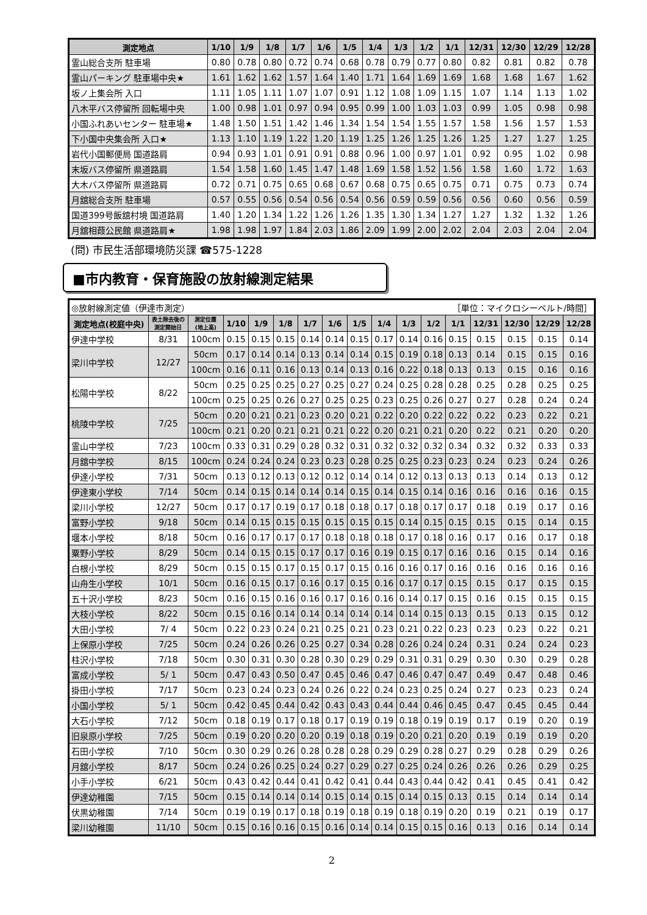| 測定地点 | 1/10 | 1/9 | 1/8 | 1/7 | 1/6 | 1/5 | 1/4 | 1/3 | 1/2 | 1/1 | 12/31 | 12/30 | 12/29 | 12/28 |
| --- | --- | --- | --- | --- | --- | --- | --- | --- | --- | --- | --- | --- | --- | --- |
| 霊山総合支所 駐車場 | 0.80 | 0.78 | 0.80 | 0.72 | 0.74 | 0.68 | 0.78 | 0.79 | 0.77 | 0.80 | 0.82 | 0.81 | 0.82 | 0.78 |
| 霊山パーキング 駐車場中央★ | 1.61 | 1.62 | 1.62 | 1.57 | 1.64 | 1.40 | 1.71 | 1.64 | 1.69 | 1.69 | 1.68 | 1.68 | 1.67 | 1.62 |
| 坂ノ上集会所 入口 | 1.11 | 1.05 | 1.11 | 1.07 | 1.07 | 0.91 | 1.12 | 1.08 | 1.09 | 1.15 | 1.07 | 1.14 | 1.13 | 1.02 |
| 八木平バス停留所 回転場中央 | 1.00 | 0.98 | 1.01 | 0.97 | 0.94 | 0.95 | 0.99 | 1.00 | 1.03 | 1.03 | 0.99 | 1.05 | 0.98 | 0.98 |
| 小国ふれあいセンター 駐車場★ | 1.48 | 1.50 | 1.51 | 1.42 | 1.46 | 1.34 | 1.54 | 1.54 | 1.55 | 1.57 | 1.58 | 1.56 | 1.57 | 1.53 |
| 下小国中央集会所 入口★ | 1.13 | 1.10 | 1.19 | 1.22 | 1.20 | 1.19 | 1.25 | 1.26 | 1.25 | 1.26 | 1.25 | 1.27 | 1.27 | 1.25 |
| 岩代小国郵便局 国道路肩 | 0.94 | 0.93 | 1.01 | 0.91 | 0.91 | 0.88 | 0.96 | 1.00 | 0.97 | 1.01 | 0.92 | 0.95 | 1.02 | 0.98 |
| 末坂バス停留所 県道路肩 | 1.54 | 1.58 | 1.60 | 1.45 | 1.47 | 1.48 | 1.69 | 1.58 | 1.52 | 1.56 | 1.58 | 1.60 | 1.72 | 1.63 |
| 大木バス停留所 県道路肩 | 0.72 | 0.71 | 0.75 | 0.65 | 0.68 | 0.67 | 0.68 | 0.75 | 0.65 | 0.75 | 0.71 | 0.75 | 0.73 | 0.74 |
| 月舘総合支所 駐車場 | 0.57 | 0.55 | 0.56 | 0.54 | 0.56 | 0.54 | 0.56 | 0.59 | 0.59 | 0.56 | 0.56 | 0.60 | 0.56 | 0.59 |
| 国道399号飯舘村境 国道路肩 | 1.40 | 1.20 | 1.34 | 1.22 | 1.26 | 1.26 | 1.35 | 1.30 | 1.34 | 1.27 | 1.27 | 1.32 | 1.32 | 1.26 |
| 月舘相葭公民館 県道路肩★ | 1.98 | 1.98 | 1.97 | 1.84 | 2.03 | 1.86 | 2.09 | 1.99 | 2.00 | 2.02 | 2.04 | 2.03 | 2.04 | 2.04 |
(問) 市民生活部環境防災課 ☎575-1228
■市内教育・保育施設の放射線測定結果
| ◎放射線測定値（伊達市測定） | | | ［単位：マイクロシーベルト/時間］ | | | | | | | | | | | | | |
| 測定地点(校庭中央) | 表土除去後の 測定開始日 | 測定位置 (地上高) | 1/10 | 1/9 | 1/8 | 1/7 | 1/6 | 1/5 | 1/4 | 1/3 | 1/2 | 1/1 | 12/31 | 12/30 | 12/29 | 12/28 |
| 伊達中学校 | 8/31 | 100cm | 0.15 | 0.15 | 0.15 | 0.14 | 0.14 | 0.15 | 0.17 | 0.14 | 0.16 | 0.15 | 0.15 | 0.15 | 0.15 | 0.14 |
| 梁川中学校 | 12/27 | 50cm | 0.17 | 0.14 | 0.14 | 0.13 | 0.14 | 0.14 | 0.15 | 0.19 | 0.18 | 0.13 | 0.14 | 0.15 | 0.15 | 0.16 |
| | | 100cm | 0.16 | 0.11 | 0.16 | 0.13 | 0.14 | 0.13 | 0.16 | 0.22 | 0.18 | 0.13 | 0.13 | 0.15 | 0.16 | 0.16 |
| 松陽中学校 | 8/22 | 50cm | 0.25 | 0.25 | 0.25 | 0.27 | 0.25 | 0.27 | 0.24 | 0.25 | 0.28 | 0.28 | 0.25 | 0.28 | 0.25 | 0.25 |
| | | 100cm | 0.25 | 0.25 | 0.26 | 0.27 | 0.25 | 0.25 | 0.23 | 0.25 | 0.26 | 0.27 | 0.27 | 0.28 | 0.24 | 0.24 |
| 桃陵中学校 | 7/25 | 50cm | 0.20 | 0.21 | 0.21 | 0.23 | 0.20 | 0.21 | 0.22 | 0.20 | 0.22 | 0.22 | 0.22 | 0.23 | 0.22 | 0.21 |
| | | 100cm | 0.21 | 0.20 | 0.21 | 0.21 | 0.21 | 0.22 | 0.20 | 0.21 | 0.21 | 0.20 | 0.22 | 0.21 | 0.20 | 0.20 |
| 霊山中学校 | 7/23 | 100cm | 0.33 | 0.31 | 0.29 | 0.28 | 0.32 | 0.31 | 0.32 | 0.32 | 0.32 | 0.34 | 0.32 | 0.32 | 0.33 | 0.33 |
| 月舘中学校 | 8/15 | 100cm | 0.24 | 0.24 | 0.24 | 0.23 | 0.23 | 0.28 | 0.25 | 0.25 | 0.23 | 0.23 | 0.24 | 0.23 | 0.24 | 0.26 |
| 伊達小学校 | 7/31 | 50cm | 0.13 | 0.12 | 0.13 | 0.12 | 0.12 | 0.14 | 0.14 | 0.12 | 0.13 | 0.13 | 0.13 | 0.14 | 0.13 | 0.12 |
| 伊達東小学校 | 7/14 | 50cm | 0.14 | 0.15 | 0.14 | 0.14 | 0.14 | 0.15 | 0.14 | 0.15 | 0.14 | 0.16 | 0.16 | 0.16 | 0.16 | 0.15 |
| 梁川小学校 | 12/27 | 50cm | 0.17 | 0.17 | 0.19 | 0.17 | 0.18 | 0.18 | 0.17 | 0.18 | 0.17 | 0.17 | 0.18 | 0.19 | 0.17 | 0.16 |
| 富野小学校 | 9/18 | 50cm | 0.14 | 0.15 | 0.15 | 0.15 | 0.15 | 0.15 | 0.15 | 0.14 | 0.15 | 0.15 | 0.15 | 0.15 | 0.14 | 0.15 |
| 堰本小学校 | 8/18 | 50cm | 0.16 | 0.17 | 0.17 | 0.17 | 0.18 | 0.18 | 0.18 | 0.17 | 0.18 | 0.16 | 0.17 | 0.16 | 0.17 | 0.18 |
| 粟野小学校 | 8/29 | 50cm | 0.14 | 0.15 | 0.15 | 0.17 | 0.17 | 0.16 | 0.19 | 0.15 | 0.17 | 0.16 | 0.16 | 0.15 | 0.14 | 0.16 |
| 白根小学校 | 8/29 | 50cm | 0.15 | 0.15 | 0.17 | 0.15 | 0.17 | 0.15 | 0.16 | 0.16 | 0.17 | 0.16 | 0.16 | 0.16 | 0.16 | 0.16 |
| 山舟生小学校 | 10/1 | 50cm | 0.16 | 0.15 | 0.17 | 0.16 | 0.17 | 0.15 | 0.16 | 0.17 | 0.17 | 0.15 | 0.15 | 0.17 | 0.15 | 0.15 |
| 五十沢小学校 | 8/23 | 50cm | 0.16 | 0.15 | 0.16 | 0.16 | 0.17 | 0.16 | 0.16 | 0.14 | 0.17 | 0.15 | 0.16 | 0.15 | 0.15 | 0.15 |
| 大枝小学校 | 8/22 | 50cm | 0.15 | 0.16 | 0.14 | 0.14 | 0.14 | 0.14 | 0.14 | 0.14 | 0.15 | 0.13 | 0.15 | 0.13 | 0.15 | 0.12 |
| 大田小学校 | 7/ 4 | 50cm | 0.22 | 0.23 | 0.24 | 0.21 | 0.25 | 0.21 | 0.23 | 0.21 | 0.22 | 0.23 | 0.23 | 0.23 | 0.22 | 0.21 |
| 上保原小学校 | 7/25 | 50cm | 0.24 | 0.26 | 0.26 | 0.25 | 0.27 | 0.34 | 0.28 | 0.26 | 0.24 | 0.24 | 0.31 | 0.24 | 0.24 | 0.23 |
| 柱沢小学校 | 7/18 | 50cm | 0.30 | 0.31 | 0.30 | 0.28 | 0.30 | 0.29 | 0.29 | 0.31 | 0.31 | 0.29 | 0.30 | 0.30 | 0.29 | 0.28 |
| 富成小学校 | 5/ 1 | 50cm | 0.47 | 0.43 | 0.50 | 0.47 | 0.45 | 0.46 | 0.47 | 0.46 | 0.47 | 0.47 | 0.49 | 0.47 | 0.48 | 0.46 |
| 掛田小学校 | 7/17 | 50cm | 0.23 | 0.24 | 0.23 | 0.24 | 0.26 | 0.22 | 0.24 | 0.23 | 0.25 | 0.24 | 0.27 | 0.23 | 0.23 | 0.24 |
| 小国小学校 | 5/ 1 | 50cm | 0.42 | 0.45 | 0.44 | 0.42 | 0.43 | 0.43 | 0.44 | 0.44 | 0.46 | 0.45 | 0.47 | 0.45 | 0.45 | 0.44 |
| 大石小学校 | 7/12 | 50cm | 0.18 | 0.19 | 0.17 | 0.18 | 0.17 | 0.19 | 0.19 | 0.18 | 0.19 | 0.19 | 0.17 | 0.19 | 0.20 | 0.19 |
| 旧泉原小学校 | 7/25 | 50cm | 0.19 | 0.20 | 0.20 | 0.20 | 0.19 | 0.18 | 0.19 | 0.20 | 0.21 | 0.20 | 0.19 | 0.19 | 0.19 | 0.20 |
| 石田小学校 | 7/10 | 50cm | 0.30 | 0.29 | 0.26 | 0.28 | 0.28 | 0.28 | 0.29 | 0.29 | 0.28 | 0.27 | 0.29 | 0.28 | 0.29 | 0.26 |
| 月舘小学校 | 8/17 | 50cm | 0.24 | 0.26 | 0.25 | 0.24 | 0.27 | 0.29 | 0.27 | 0.25 | 0.24 | 0.26 | 0.26 | 0.26 | 0.29 | 0.25 |
| 小手小学校 | 6/21 | 50cm | 0.43 | 0.42 | 0.44 | 0.41 | 0.42 | 0.41 | 0.44 | 0.43 | 0.44 | 0.42 | 0.41 | 0.45 | 0.41 | 0.42 |
| 伊達幼稚園 | 7/15 | 50cm | 0.15 | 0.14 | 0.14 | 0.14 | 0.15 | 0.14 | 0.15 | 0.14 | 0.15 | 0.13 | 0.15 | 0.14 | 0.14 | 0.14 |
| 伏黒幼稚園 | 7/14 | 50cm | 0.19 | 0.19 | 0.17 | 0.18 | 0.19 | 0.18 | 0.19 | 0.18 | 0.19 | 0.20 | 0.19 | 0.21 | 0.19 | 0.17 |
| 梁川幼稚園 | 11/10 | 50cm | 0.15 | 0.16 | 0.16 | 0.15 | 0.16 | 0.14 | 0.14 | 0.15 | 0.15 | 0.16 | 0.13 | 0.16 | 0.14 | 0.14 |
2